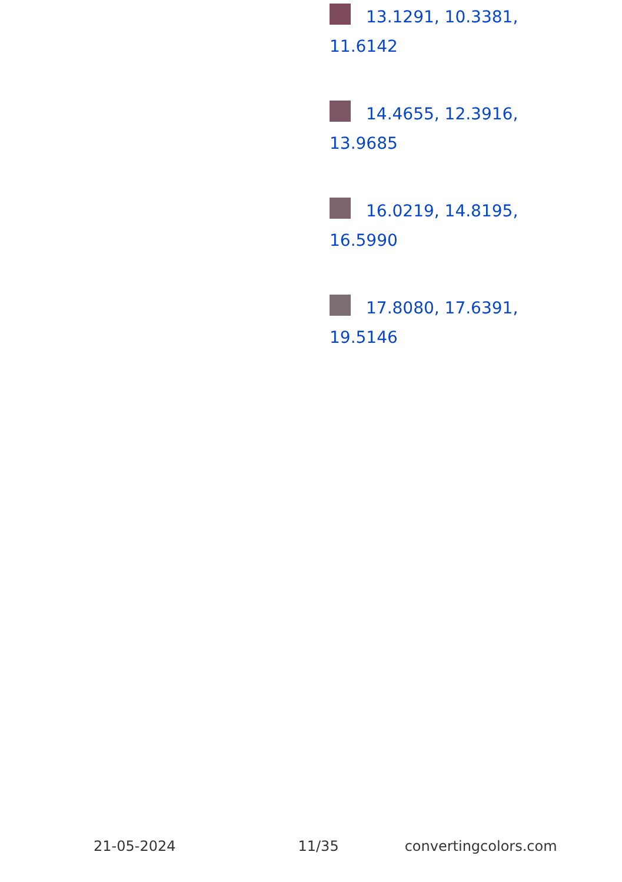13.1291, 10.3381, 11.6142
14.4655, 12.3916, 13.9685
16.0219, 14.8195, 16.5990
17.8080, 17.6391, 19.5146
21-05-2024 11/35 convertingcolors.com